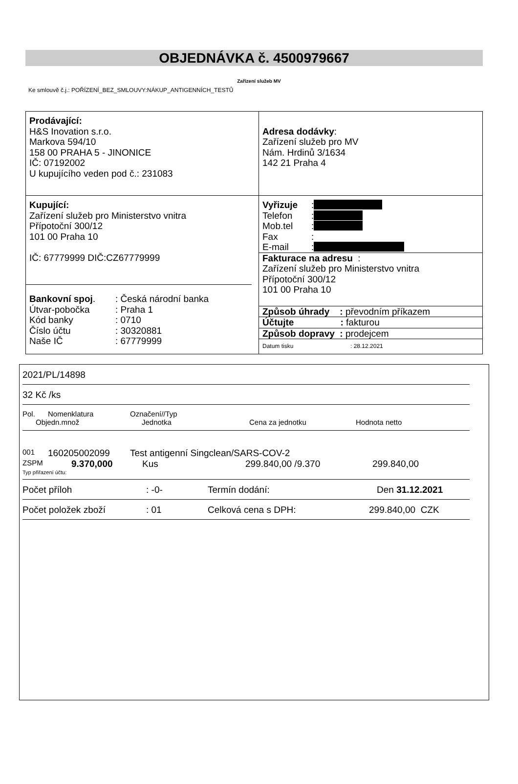OBJEDNÁVKA č. 4500979667
Zařízení služeb MV
Ke smlouvě č.j.: POŘÍZENÍ_BEZ_SMLOUVY:NÁKUP_ANTIGENNÍCH_TESTŮ
Prodávající:
H&S Inovation s.r.o.
Markova 594/10
158 00 PRAHA 5 - JINONICE
IČ: 07192002
U kupujícího veden pod č.: 231083
Adresa dodávky:
Zařízení služeb pro MV
Nám. Hrdinů 3/1634
142 21 Praha 4
Kupující:
Zařízení služeb pro Ministerstvo vnitra
Přípotoční 300/12
101 00 Praha 10
IČ: 67779999 DIČ:CZ67779999
Bankovní spoj.: Česká národní banka
Útvar-pobočka: Praha 1
Kód banky: 0710
Číslo účtu: 30320881
Naše IČ: 67779999
Vyřizuje:
Telefon:
Mob.tel:
Fax:
E-mail:
Fakturace na adresu :
Zařízení služeb pro Ministerstvo vnitra
Přípotoční 300/12
101 00 Praha 10
Způsob úhrady : převodním příkazem
Účtujte : fakturou
Způsob dopravy : prodejcem
Datum tisku: 28.12.2021
2021/PL/14898
32 Kč /ks
Pol. Nomenklatura Označení//Typ
Objedn.množ Jednotka Cena za jednotku Hodnota netto
001 160205002099 Test antigenní Singclean/SARS-COV-2
ZSPM 9.370,000 Kus 299.840,00 /9.370 299.840,00
Typ přiřazení účtu:
Počet příloh: -0- Termín dodání: Den 31.12.2021
Počet položek zboží: 01 Celková cena s DPH: 299.840,00 CZK